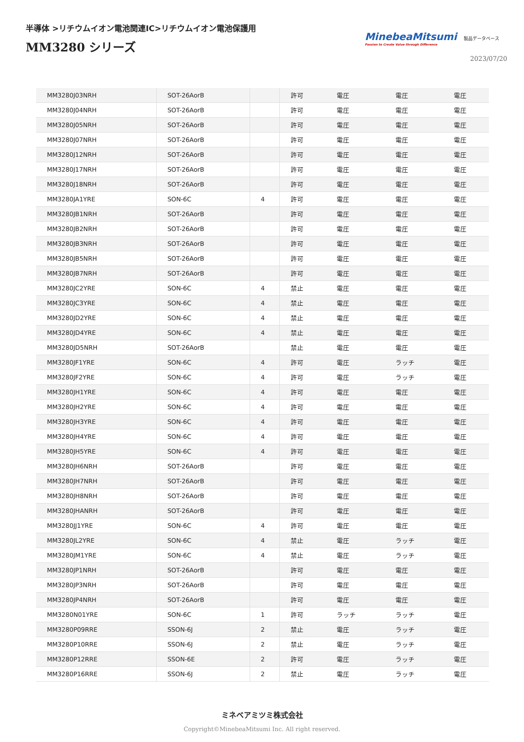半導体 >リチウムイオン電池関連IC>リチウムイオン電池保護用
MM3280 シリーズ
MinebeaMitsumi
Passion to Create Value through Difference
製品データベース
2023/07/20
| MM3280J03NRH | SOT-26AorB | | 許可 | 電圧 | 電圧 | 電圧 |
| MM3280J04NRH | SOT-26AorB | | 許可 | 電圧 | 電圧 | 電圧 |
| MM3280J05NRH | SOT-26AorB | | 許可 | 電圧 | 電圧 | 電圧 |
| MM3280J07NRH | SOT-26AorB | | 許可 | 電圧 | 電圧 | 電圧 |
| MM3280J12NRH | SOT-26AorB | | 許可 | 電圧 | 電圧 | 電圧 |
| MM3280J17NRH | SOT-26AorB | | 許可 | 電圧 | 電圧 | 電圧 |
| MM3280J18NRH | SOT-26AorB | | 許可 | 電圧 | 電圧 | 電圧 |
| MM3280JA1YRE | SON-6C | 4 | 許可 | 電圧 | 電圧 | 電圧 |
| MM3280JB1NRH | SOT-26AorB | | 許可 | 電圧 | 電圧 | 電圧 |
| MM3280JB2NRH | SOT-26AorB | | 許可 | 電圧 | 電圧 | 電圧 |
| MM3280JB3NRH | SOT-26AorB | | 許可 | 電圧 | 電圧 | 電圧 |
| MM3280JB5NRH | SOT-26AorB | | 許可 | 電圧 | 電圧 | 電圧 |
| MM3280JB7NRH | SOT-26AorB | | 許可 | 電圧 | 電圧 | 電圧 |
| MM3280JC2YRE | SON-6C | 4 | 禁止 | 電圧 | 電圧 | 電圧 |
| MM3280JC3YRE | SON-6C | 4 | 禁止 | 電圧 | 電圧 | 電圧 |
| MM3280JD2YRE | SON-6C | 4 | 禁止 | 電圧 | 電圧 | 電圧 |
| MM3280JD4YRE | SON-6C | 4 | 禁止 | 電圧 | 電圧 | 電圧 |
| MM3280JD5NRH | SOT-26AorB | | 禁止 | 電圧 | 電圧 | 電圧 |
| MM3280JF1YRE | SON-6C | 4 | 許可 | 電圧 | ラッチ | 電圧 |
| MM3280JF2YRE | SON-6C | 4 | 許可 | 電圧 | ラッチ | 電圧 |
| MM3280JH1YRE | SON-6C | 4 | 許可 | 電圧 | 電圧 | 電圧 |
| MM3280JH2YRE | SON-6C | 4 | 許可 | 電圧 | 電圧 | 電圧 |
| MM3280JH3YRE | SON-6C | 4 | 許可 | 電圧 | 電圧 | 電圧 |
| MM3280JH4YRE | SON-6C | 4 | 許可 | 電圧 | 電圧 | 電圧 |
| MM3280JH5YRE | SON-6C | 4 | 許可 | 電圧 | 電圧 | 電圧 |
| MM3280JH6NRH | SOT-26AorB | | 許可 | 電圧 | 電圧 | 電圧 |
| MM3280JH7NRH | SOT-26AorB | | 許可 | 電圧 | 電圧 | 電圧 |
| MM3280JH8NRH | SOT-26AorB | | 許可 | 電圧 | 電圧 | 電圧 |
| MM3280JHANRH | SOT-26AorB | | 許可 | 電圧 | 電圧 | 電圧 |
| MM3280JJ1YRE | SON-6C | 4 | 許可 | 電圧 | 電圧 | 電圧 |
| MM3280JL2YRE | SON-6C | 4 | 禁止 | 電圧 | ラッチ | 電圧 |
| MM3280JM1YRE | SON-6C | 4 | 禁止 | 電圧 | ラッチ | 電圧 |
| MM3280JP1NRH | SOT-26AorB | | 許可 | 電圧 | 電圧 | 電圧 |
| MM3280JP3NRH | SOT-26AorB | | 許可 | 電圧 | 電圧 | 電圧 |
| MM3280JP4NRH | SOT-26AorB | | 許可 | 電圧 | 電圧 | 電圧 |
| MM3280N01YRE | SON-6C | 1 | 許可 | ラッチ | ラッチ | 電圧 |
| MM3280P09RRE | SSON-6J | 2 | 禁止 | 電圧 | ラッチ | 電圧 |
| MM3280P10RRE | SSON-6J | 2 | 禁止 | 電圧 | ラッチ | 電圧 |
| MM3280P12RRE | SSON-6E | 2 | 許可 | 電圧 | ラッチ | 電圧 |
| MM3280P16RRE | SSON-6J | 2 | 禁止 | 電圧 | ラッチ | 電圧 |
ミネベアミツミ株式会社
Copyright©MinebeaMitsumi Inc. All right reserved.